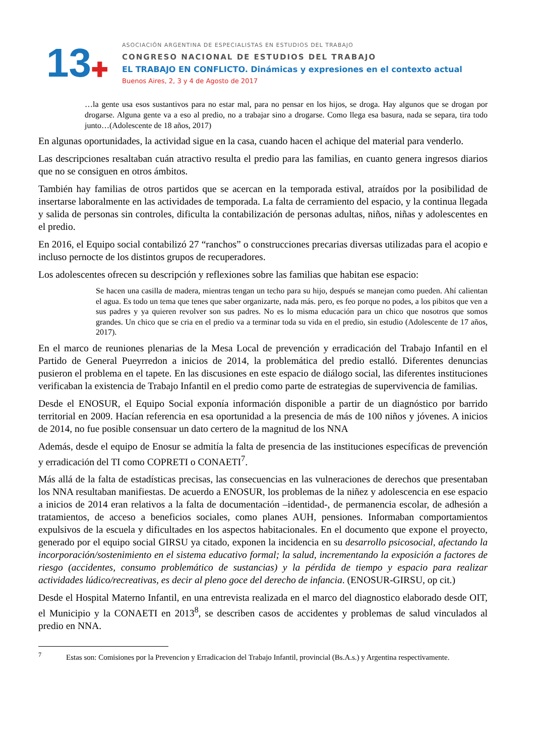13✚
ASOCIACIÓN ARGENTINA DE ESPECIALISTAS EN ESTUDIOS DEL TRABAJO
CONGRESO NACIONAL DE ESTUDIOS DEL TRABAJO
EL TRABAJO EN CONFLICTO. Dinámicas y expresiones en el contexto actual
Buenos Aires, 2, 3 y 4 de Agosto de 2017
…la gente usa esos sustantivos para no estar mal, para no pensar en los hijos, se droga. Hay algunos que se drogan por drogarse. Alguna gente va a eso al predio, no a trabajar sino a drogarse. Como llega esa basura, nada se separa, tira todo junto…(Adolescente de 18 años, 2017)
En algunas oportunidades, la actividad sigue en la casa, cuando hacen el achique del material para venderlo.
Las descripciones resaltaban cuán atractivo resulta el predio para las familias, en cuanto genera ingresos diarios que no se consiguen en otros ámbitos.
También hay familias de otros partidos que se acercan en la temporada estival, atraídos por la posibilidad de insertarse laboralmente en las actividades de temporada. La falta de cerramiento del espacio, y la continua llegada y salida de personas sin controles, dificulta la contabilización de personas adultas, niños, niñas y adolescentes en el predio.
En 2016, el Equipo social contabilizó 27 “ranchos” o construcciones precarias diversas utilizadas para el acopio e incluso pernocte de los distintos grupos de recuperadores.
Los adolescentes ofrecen su descripción y reflexiones sobre las familias que habitan ese espacio:
Se hacen una casilla de madera, mientras tengan un techo para su hijo, después se manejan como pueden. Ahí calientan el agua. Es todo un tema que tenes que saber organizarte, nada más. pero, es feo porque no podes, a los pibitos que ven a sus padres y ya quieren revolver son sus padres. No es lo misma educación para un chico que nosotros que somos grandes. Un chico que se cria en el predio va a terminar toda su vida en el predio, sin estudio (Adolescente de 17 años, 2017).
En el marco de reuniones plenarias de la Mesa Local de prevención y erradicación del Trabajo Infantil en el Partido de General Pueyrredon a inicios de 2014, la problemática del predio estalló. Diferentes denuncias pusieron el problema en el tapete. En las discusiones en este espacio de diálogo social, las diferentes instituciones verificaban la existencia de Trabajo Infantil en el predio como parte de estrategias de supervivencia de familias.
Desde el ENOSUR, el Equipo Social exponía información disponible a partir de un diagnóstico por barrido territorial en 2009. Hacían referencia en esa oportunidad a la presencia de más de 100 niños y jóvenes. A inicios de 2014, no fue posible consensuar un dato certero de la magnitud de los NNA
Además, desde el equipo de Enosur se admitía la falta de presencia de las instituciones específicas de prevención y erradicación del TI como COPRETI o CONAETI<sup>7</sup>.
Más allá de la falta de estadísticas precisas, las consecuencias en las vulneraciones de derechos que presentaban los NNA resultaban manifiestas. De acuerdo a ENOSUR, los problemas de la niñez y adolescencia en ese espacio a inicios de 2014 eran relativos a la falta de documentación –identidad-, de permanencia escolar, de adhesión a tratamientos, de acceso a beneficios sociales, como planes AUH, pensiones. Informaban comportamientos expulsivos de la escuela y dificultades en los aspectos habitacionales. En el documento que expone el proyecto, generado por el equipo social GIRSU ya citado, exponen la incidencia en su desarrollo psicosocial, afectando la incorporación/sostenimiento en el sistema educativo formal; la salud, incrementando la exposición a factores de riesgo (accidentes, consumo problemático de sustancias) y la pérdida de tiempo y espacio para realizar actividades lúdico/recreativas, es decir al pleno goce del derecho de infancia. (ENOSUR-GIRSU, op cit.)
Desde el Hospital Materno Infantil, en una entrevista realizada en el marco del diagnostico elaborado desde OIT, el Municipio y la CONAETI en 2013<sup>8</sup>, se describen casos de accidentes y problemas de salud vinculados al predio en NNA.
<sup>7</sup> Estas son: Comisiones por la Prevencion y Erradicacion del Trabajo Infantil, provincial (Bs.A.s.) y Argentina respectivamente.